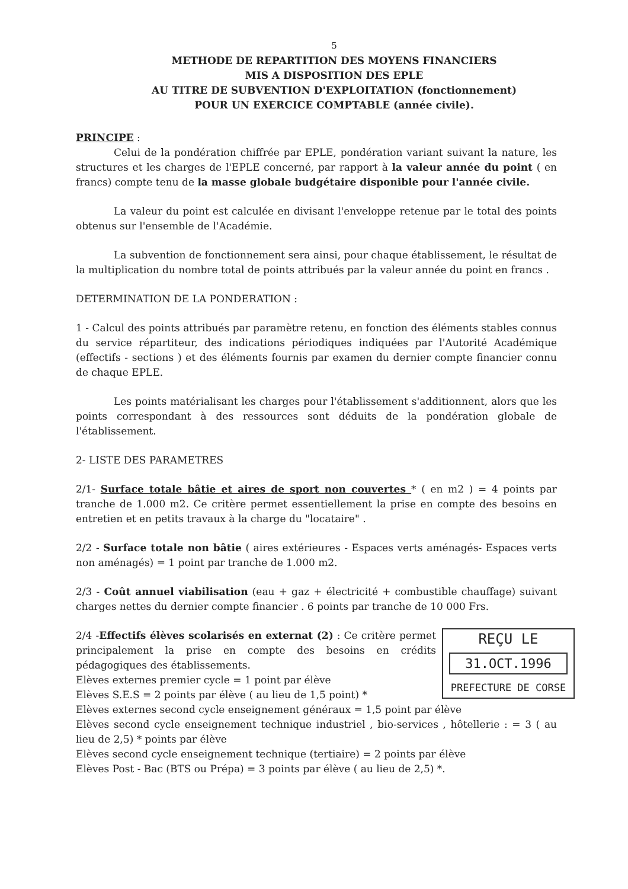5
METHODE DE REPARTITION DES MOYENS FINANCIERS
MIS A DISPOSITION DES EPLE
AU TITRE DE SUBVENTION D'EXPLOITATION (fonctionnement)
POUR UN EXERCICE COMPTABLE (année civile).
PRINCIPE :
Celui de la pondération chiffrée par EPLE, pondération variant suivant la nature, les structures et les charges de l'EPLE concerné, par rapport à la valeur année du point ( en francs) compte tenu de la masse globale budgétaire disponible pour l'année civile.
La valeur du point est calculée en divisant l'enveloppe retenue par le total des points obtenus sur l'ensemble de l'Académie.
La subvention de fonctionnement sera ainsi, pour chaque établissement, le résultat de la multiplication du nombre total de points attribués par la valeur année du point en francs .
DETERMINATION DE LA PONDERATION :
1 - Calcul des points attribués par paramètre retenu, en fonction des éléments stables connus du service répartiteur, des indications périodiques indiquées par l'Autorité Académique (effectifs - sections ) et des éléments fournis par examen du dernier compte financier connu de chaque EPLE.
Les points matérialisant les charges pour l'établissement s'additionnent, alors que les points correspondant à des ressources sont déduits de la pondération globale de l'établissement.
2- LISTE DES PARAMETRES
2/1- Surface totale bâtie et aires de sport non couvertes * ( en m2 ) = 4 points par tranche de 1.000 m2. Ce critère permet essentiellement la prise en compte des besoins en entretien et en petits travaux à la charge du "locataire" .
2/2 - Surface totale non bâtie ( aires extérieures - Espaces verts aménagés- Espaces verts non aménagés) = 1 point par tranche de 1.000 m2.
2/3 - Coût annuel viabilisation (eau + gaz + électricité + combustible chauffage) suivant charges nettes du dernier compte financier . 6 points par tranche de 10 000 Frs.
REÇU LE
31.OCT.1996
PREFECTURE DE CORSE
2/4 -Effectifs élèves scolarisés en externat (2) : Ce critère permet principalement la prise en compte des besoins en crédits pédagogiques des établissements.
Elèves externes premier cycle = 1 point par élève
Elèves S.E.S = 2 points par élève ( au lieu de 1,5 point) *
Elèves externes second cycle enseignement généraux = 1,5 point par élève
Elèves second cycle enseignement technique industriel , bio-services , hôtellerie : = 3 ( au lieu de 2,5) * points par élève
Elèves second cycle enseignement technique (tertiaire) = 2 points par élève
Elèves Post - Bac (BTS ou Prépa) = 3 points par élève ( au lieu de 2,5) *.